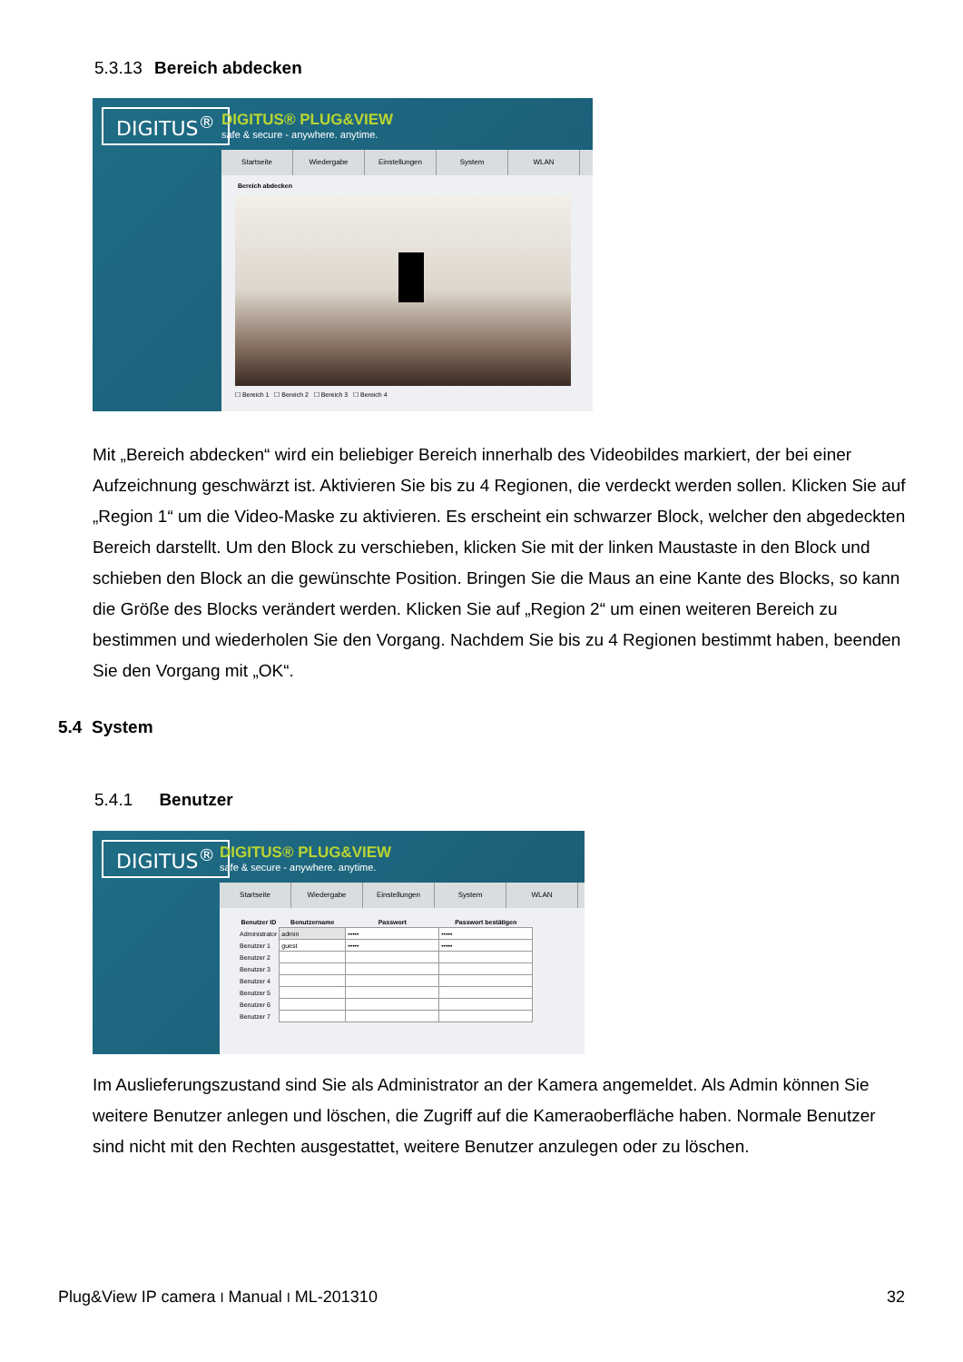5.3.13 Bereich abdecken
DIGITUS<sup>®</sup>
DIGITUS® PLUG&VIEW
safe & secure - anywhere. anytime.
Startseite Wiedergabe Einstellungen System WLAN
Bereich abdecken
☐ Bereich 1 ☐ Bereich 2 ☐ Bereich 3 ☐ Bereich 4
Mit „Bereich abdecken“ wird ein beliebiger Bereich innerhalb des Videobildes markiert, der bei einer Aufzeichnung geschwärzt ist. Aktivieren Sie bis zu 4 Regionen, die verdeckt werden sollen. Klicken Sie auf „Region 1“ um die Video-Maske zu aktivieren. Es erscheint ein schwarzer Block, welcher den abgedeckten Bereich darstellt. Um den Block zu verschieben, klicken Sie mit der linken Maustaste in den Block und schieben den Block an die gewünschte Position. Bringen Sie die Maus an eine Kante des Blocks, so kann die Größe des Blocks verändert werden. Klicken Sie auf „Region 2“ um einen weiteren Bereich zu bestimmen und wiederholen Sie den Vorgang. Nachdem Sie bis zu 4 Regionen bestimmt haben, beenden Sie den Vorgang mit „OK“.
5.4 System
5.4.1 Benutzer
DIGITUS<sup>®</sup>
DIGITUS® PLUG&VIEW
safe & secure - anywhere. anytime.
Startseite Wiedergabe Einstellungen System WLAN
| Benutzer ID | Benutzername | Passwort | Passwort bestätigen |
| --- | --- | --- | --- |
| Administrator | admin | ••••• | ••••• |
| Benutzer 1 | guest | ••••• | ••••• |
| Benutzer 2 | | | |
| Benutzer 3 | | | |
| Benutzer 4 | | | |
| Benutzer 5 | | | |
| Benutzer 6 | | | |
| Benutzer 7 | | | |
Im Auslieferungszustand sind Sie als Administrator an der Kamera angemeldet. Als Admin können Sie weitere Benutzer anlegen und löschen, die Zugriff auf die Kameraoberfläche haben. Normale Benutzer sind nicht mit den Rechten ausgestattet, weitere Benutzer anzulegen oder zu löschen.
Plug&View IP camera I Manual I ML-201310 32